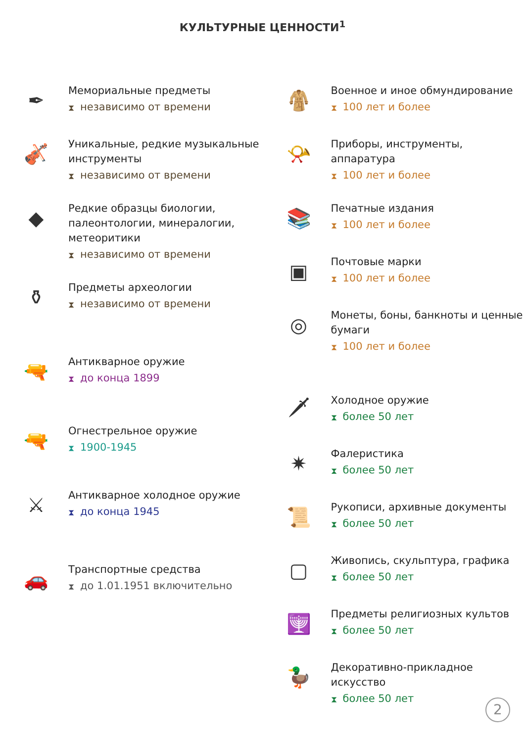КУЛЬТУРНЫЕ ЦЕННОСТИ<sup>1</sup>
✒
Мемориальные предметы
⧗ независимо от времени
🎻
Уникальные, редкие музыкальные инструменты
⧗ независимо от времени
◆
Редкие образцы биологии, палеонтологии, минералогии, метеоритики
⧗ независимо от времени
⚱
Предметы археологии
⧗ независимо от времени
🔫
Антикварное оружие
⧗ до конца 1899
🔫
Огнестрельное оружие
⧗ 1900-1945
⚔
Антикварное холодное оружие
⧗ до конца 1945
🚗
Транспортные средства
⧗ до 1.01.1951 включительно
🧥
Военное и иное обмундирование
⧗ 100 лет и более
📯
Приборы, инструменты, аппаратура
⧗ 100 лет и более
📚
Печатные издания
⧗ 100 лет и более
▣
Почтовые марки
⧗ 100 лет и более
◎
Монеты, боны, банкноты и ценные бумаги
⧗ 100 лет и более
🗡
Холодное оружие
⧗ более 50 лет
✷
Фалеристика
⧗ более 50 лет
📜
Рукописи, архивные документы
⧗ более 50 лет
▢
Живопись, скульптура, графика
⧗ более 50 лет
🕎
Предметы религиозных культов
⧗ более 50 лет
🦆
Декоративно-прикладное искусство
⧗ более 50 лет
2